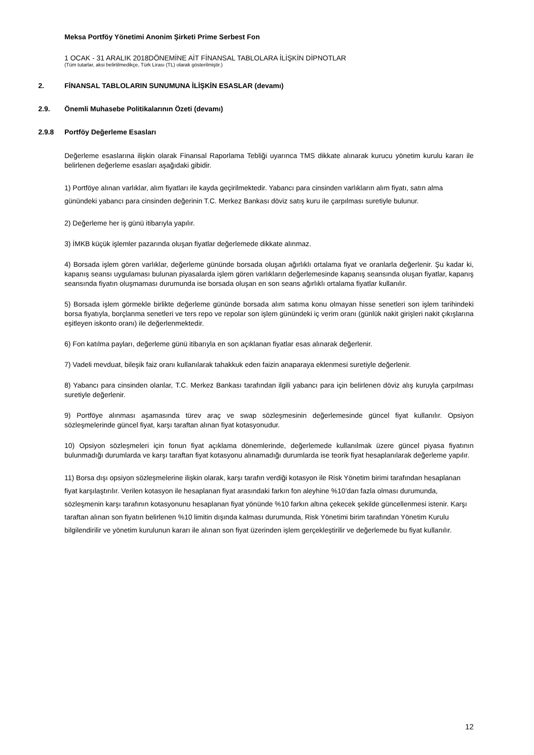Meksa Portföy Yönetimi Anonim Şirketi Prime Serbest Fon
1 OCAK - 31 ARALIK 2018DÖNEMİNE AİT FİNANSAL TABLOLARA İLİŞKİN DİPNOTLAR
(Tüm tutarlar, aksi belirtilmedikçe, Türk Lirası (TL) olarak gösterilmiştir.)
2. FİNANSAL TABLOLARIN SUNUMUNA İLİŞKİN ESASLAR (devamı)
2.9. Önemli Muhasebe Politikalarının Özeti (devamı)
2.9.8 Portföy Değerleme Esasları
Değerleme esaslarına ilişkin olarak Finansal Raporlama Tebliği uyarınca TMS dikkate alınarak kurucu yönetim kurulu kararı ile belirlenen değerleme esasları aşağıdaki gibidir.
1) Portföye alınan varlıklar, alım fiyatları ile kayda geçirilmektedir. Yabancı para cinsinden varlıkların alım fiyatı, satın alma günündeki yabancı para cinsinden değerinin T.C. Merkez Bankası döviz satış kuru ile çarpılması suretiyle bulunur.
2) Değerleme her iş günü itibarıyla yapılır.
3) İMKB küçük işlemler pazarında oluşan fiyatlar değerlemede dikkate alınmaz.
4) Borsada işlem gören varlıklar, değerleme gününde borsada oluşan ağırlıklı ortalama fiyat ve oranlarla değerlenir. Şu kadar ki, kapanış seansı uygulaması bulunan piyasalarda işlem gören varlıkların değerlemesinde kapanış seansında oluşan fiyatlar, kapanış seansında fiyatın oluşmaması durumunda ise borsada oluşan en son seans ağırlıklı ortalama fiyatlar kullanılır.
5) Borsada işlem görmekle birlikte değerleme gününde borsada alım satıma konu olmayan hisse senetleri son işlem tarihindeki borsa fiyatıyla, borçlanma senetleri ve ters repo ve repolar son işlem günündeki iç verim oranı (günlük nakit girişleri nakit çıkışlarına eşitleyen iskonto oranı) ile değerlenmektedir.
6) Fon katılma payları, değerleme günü itibarıyla en son açıklanan fiyatlar esas alınarak değerlenir.
7) Vadeli mevduat, bileşik faiz oranı kullanılarak tahakkuk eden faizin anaparaya eklenmesi suretiyle değerlenir.
8) Yabancı para cinsinden olanlar, T.C. Merkez Bankası tarafından ilgili yabancı para için belirlenen döviz alış kuruyla çarpılması suretiyle değerlenir.
9) Portföye alınması aşamasında türev araç ve swap sözleşmesinin değerlemesinde güncel fiyat kullanılır. Opsiyon sözleşmelerinde güncel fiyat, karşı taraftan alınan fiyat kotasyonudur.
10) Opsiyon sözleşmeleri için fonun fiyat açıklama dönemlerinde, değerlemede kullanılmak üzere güncel piyasa fiyatının bulunmadığı durumlarda ve karşı taraftan fiyat kotasyonu alınamadığı durumlarda ise teorik fiyat hesaplanılarak değerleme yapılır.
11) Borsa dışı opsiyon sözleşmelerine ilişkin olarak, karşı tarafın verdiği kotasyon ile Risk Yönetim birimi tarafından hesaplanan fiyat karşılaştırılır. Verilen kotasyon ile hesaplanan fiyat arasındaki farkın fon aleyhine %10’dan fazla olması durumunda, sözleşmenin karşı tarafının kotasyonunu hesaplanan fiyat yönünde %10 farkın altına çekecek şekilde güncellenmesi istenir. Karşı taraftan alınan son fiyatın belirlenen %10 limitin dışında kalması durumunda, Risk Yönetimi birim tarafından Yönetim Kurulu bilgilendirilir ve yönetim kurulunun kararı ile alınan son fiyat üzerinden işlem gerçekleştirilir ve değerlemede bu fiyat kullanılır.
12